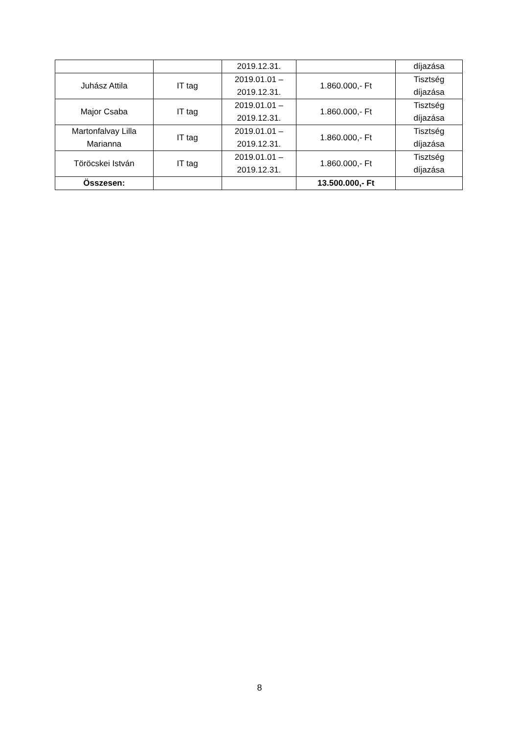| | | 2019.12.31. | | díjazása |
| Juhász Attila | IT tag | 2019.01.01 – 2019.12.31. | 1.860.000,- Ft | Tisztség díjazása |
| Major Csaba | IT tag | 2019.01.01 – 2019.12.31. | 1.860.000,- Ft | Tisztség díjazása |
| Martonfalvay Lilla Marianna | IT tag | 2019.01.01 – 2019.12.31. | 1.860.000,- Ft | Tisztség díjazása |
| Töröcskei István | IT tag | 2019.01.01 – 2019.12.31. | 1.860.000,- Ft | Tisztség díjazása |
| Összesen: | | | 13.500.000,- Ft | |
8